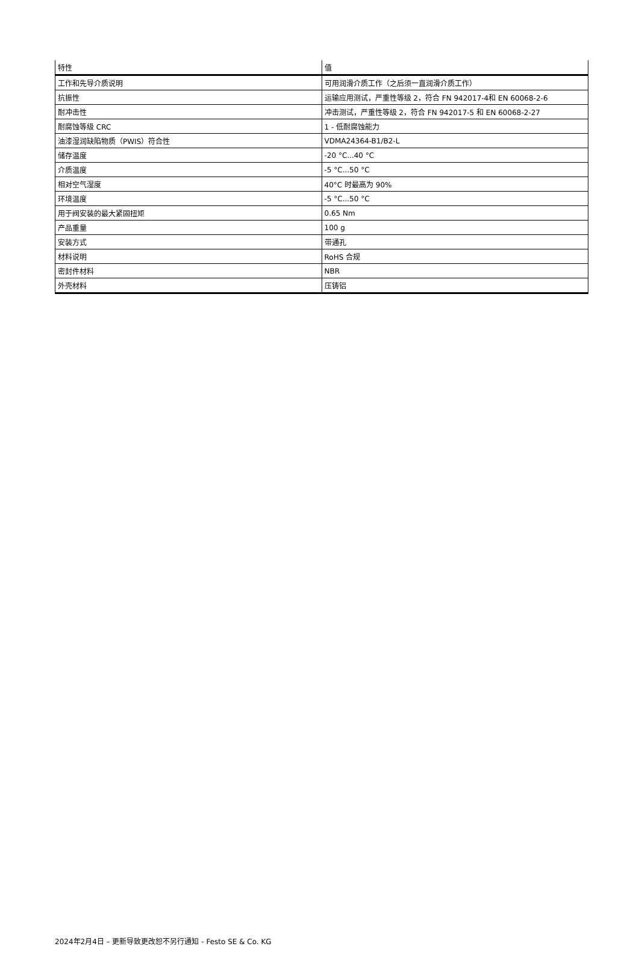| 特性 | 值 |
| --- | --- |
| 工作和先导介质说明 | 可用润滑介质工作（之后须一直润滑介质工作） |
| 抗振性 | 运输应用测试，严重性等级 2，符合 FN 942017-4和 EN 60068-2-6 |
| 耐冲击性 | 冲击测试，严重性等级 2，符合 FN 942017-5 和 EN 60068-2-27 |
| 耐腐蚀等级 CRC | 1 - 低耐腐蚀能力 |
| 油漆湿润缺陷物质（PWIS）符合性 | VDMA24364-B1/B2-L |
| 储存温度 | -20 °C...40 °C |
| 介质温度 | -5 °C...50 °C |
| 相对空气湿度 | 40°C 时最高为 90% |
| 环境温度 | -5 °C...50 °C |
| 用于阀安装的最大紧固扭矩 | 0.65 Nm |
| 产品重量 | 100 g |
| 安装方式 | 带通孔 |
| 材料说明 | RoHS 合规 |
| 密封件材料 | NBR |
| 外壳材料 | 压铸铝 |
2024年2月4日 – 更新导致更改恕不另行通知 - Festo SE & Co. KG